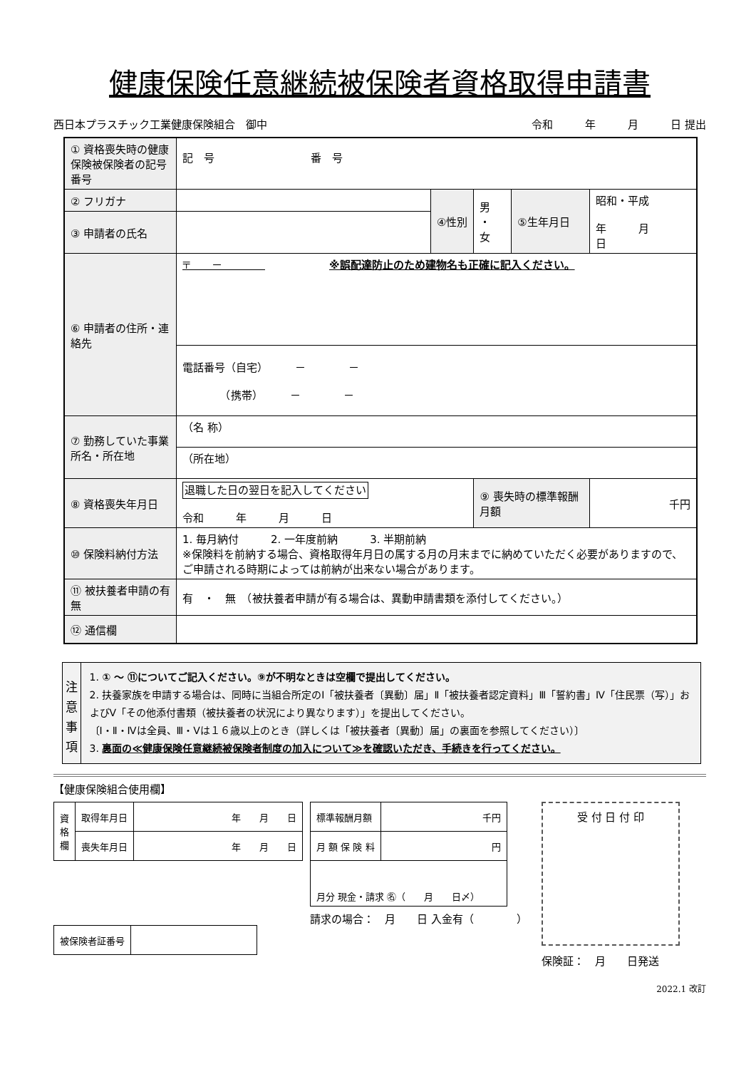健康保険任意継続被保険者資格取得申請書
西日本プラスチック工業健康保険組合　御中 令和　　　年　　　月　　　日 提出
| ① 資格喪失時の健康保険被保険者の記号番号 | 記 号 番 号 | | | | |
| ② フリガナ | | ④性別 | 男 ・ 女 | ⑤生年月日 | 昭和・平成 年 月 日 |
| ③ 申請者の氏名 | | | | | |
| ⑥ 申請者の住所・連絡先 | 〒 － ※誤配達防止のため建物名も正確に記入ください。 | | | | |
| | 電話番号（自宅） － － （携帯） － － | | | | |
| ⑦ 勤務していた事業所名・所在地 | （名 称） | | | | |
| | （所在地） | | | | |
| ⑧ 資格喪失年月日 | 退職した日の翌日を記入してください 令和 年 月 日 | | ⑨ 喪失時の標準報酬月額 | | 千円 |
| ⑩ 保険料納付方法 | 1. 毎月納付 2. 一年度前納 3. 半期前納 ※保険料を前納する場合、資格取得年月日の属する月の月末までに納めていただく必要がありますので、ご申請される時期によっては前納が出来ない場合があります。 | | | | |
| ⑪ 被扶養者申請の有無 | 有 ・ 無 （被扶養者申請が有る場合は、異動申請書類を添付してください。） | | | | |
| ⑫ 通信欄 | | | | | |
注
意
事
項
1. ① ～ ⑪についてご記入ください。⑨が不明なときは空欄で提出してください。
2. 扶養家族を申請する場合は、同時に当組合所定のⅠ「被扶養者〔異動〕届」Ⅱ「被扶養者認定資料」Ⅲ「誓約書」Ⅳ「住民票（写）」およびⅤ「その他添付書類（被扶養者の状況により異なります）」を提出してください。
〔Ⅰ・Ⅱ・Ⅳは全員、Ⅲ・Ⅴは１６歳以上のとき（詳しくは「被扶養者〔異動〕届」の裏面を参照してください）〕
3. 裏面の≪健康保険任意継続被保険者制度の加入について≫を確認いただき、手続きを行ってください。
【健康保険組合使用欄】
| 資 格 欄 | 取得年月日 | 年 月 日 |
| | 喪失年月日 | 年 月 日 |
| 被保険者証番号 | |
| 標準報酬月額 | 千円 |
| 月 額 保 険 料 | 円 |
| 月分 現金・請求 ㊔（ 月 日〆） | |
請求の場合：　月　　日 入金有（　　　　）
受 付 日 付 印
保険証：　月　　日発送
2022.1 改訂